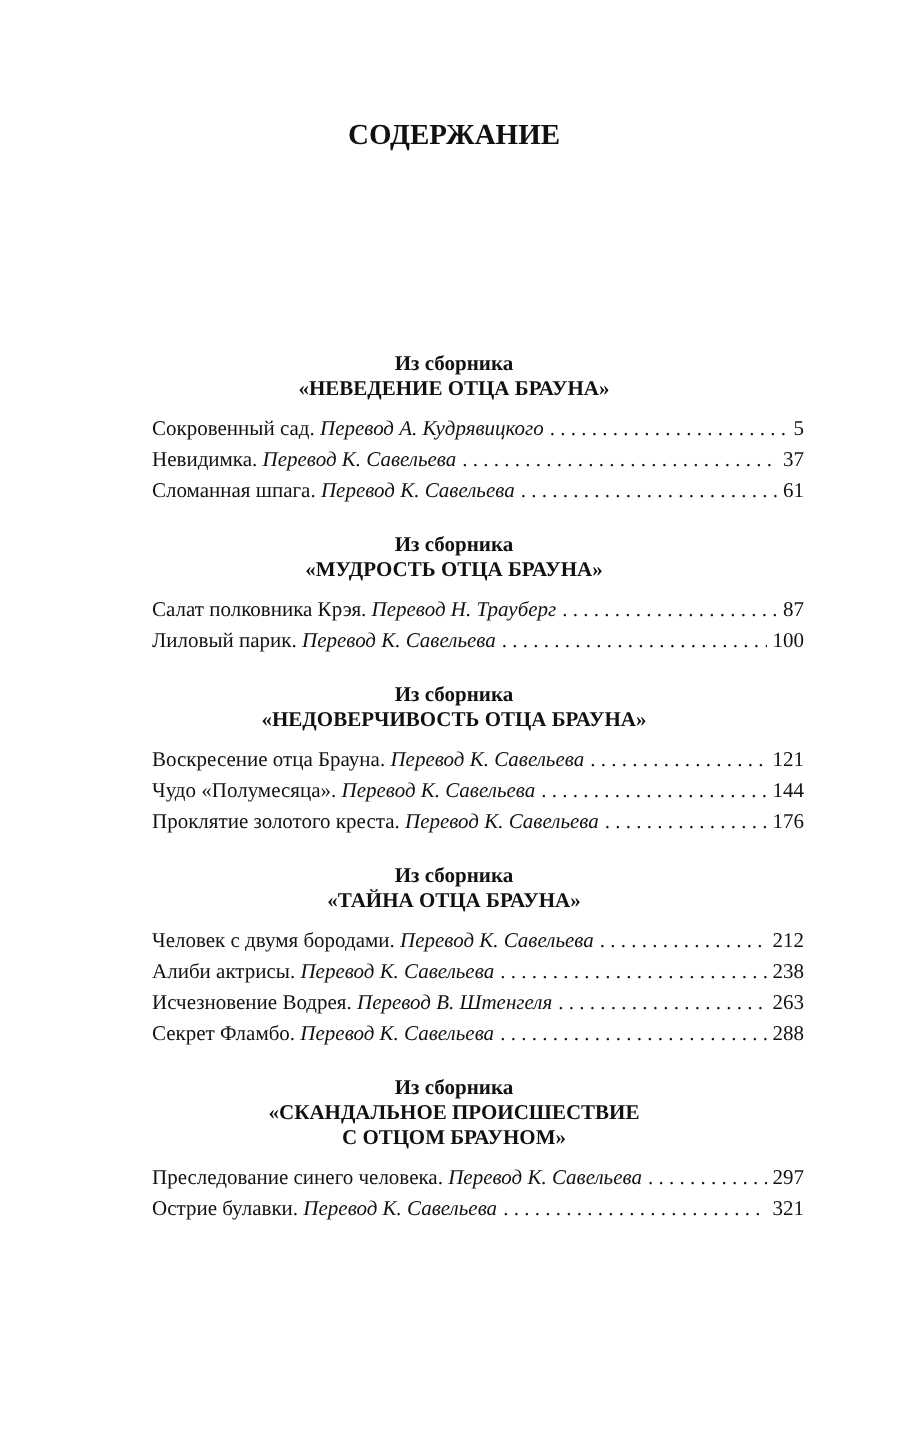СОДЕРЖАНИЕ
Из сборника
«НЕВЕДЕНИЕ ОТЦА БРАУНА»
Сокровенный сад. Перевод А. Кудрявицкого 5
Невидимка. Перевод К. Савельева 37
Сломанная шпага. Перевод К. Савельева 61
Из сборника
«МУДРОСТЬ ОТЦА БРАУНА»
Салат полковника Крэя. Перевод Н. Трауберг 87
Лиловый парик. Перевод К. Савельева 100
Из сборника
«НЕДОВЕРЧИВОСТЬ ОТЦА БРАУНА»
Воскресение отца Брауна. Перевод К. Савельева 121
Чудо «Полумесяца». Перевод К. Савельева 144
Проклятие золотого креста. Перевод К. Савельева 176
Из сборника
«ТАЙНА ОТЦА БРАУНА»
Человек с двумя бородами. Перевод К. Савельева 212
Алиби актрисы. Перевод К. Савельева 238
Исчезновение Водрея. Перевод В. Штенгеля 263
Секрет Фламбо. Перевод К. Савельева 288
Из сборника
«СКАНДАЛЬНОЕ ПРОИСШЕСТВИЕ
С ОТЦОМ БРАУНОМ»
Преследование синего человека. Перевод К. Савельева 297
Острие булавки. Перевод К. Савельева 321